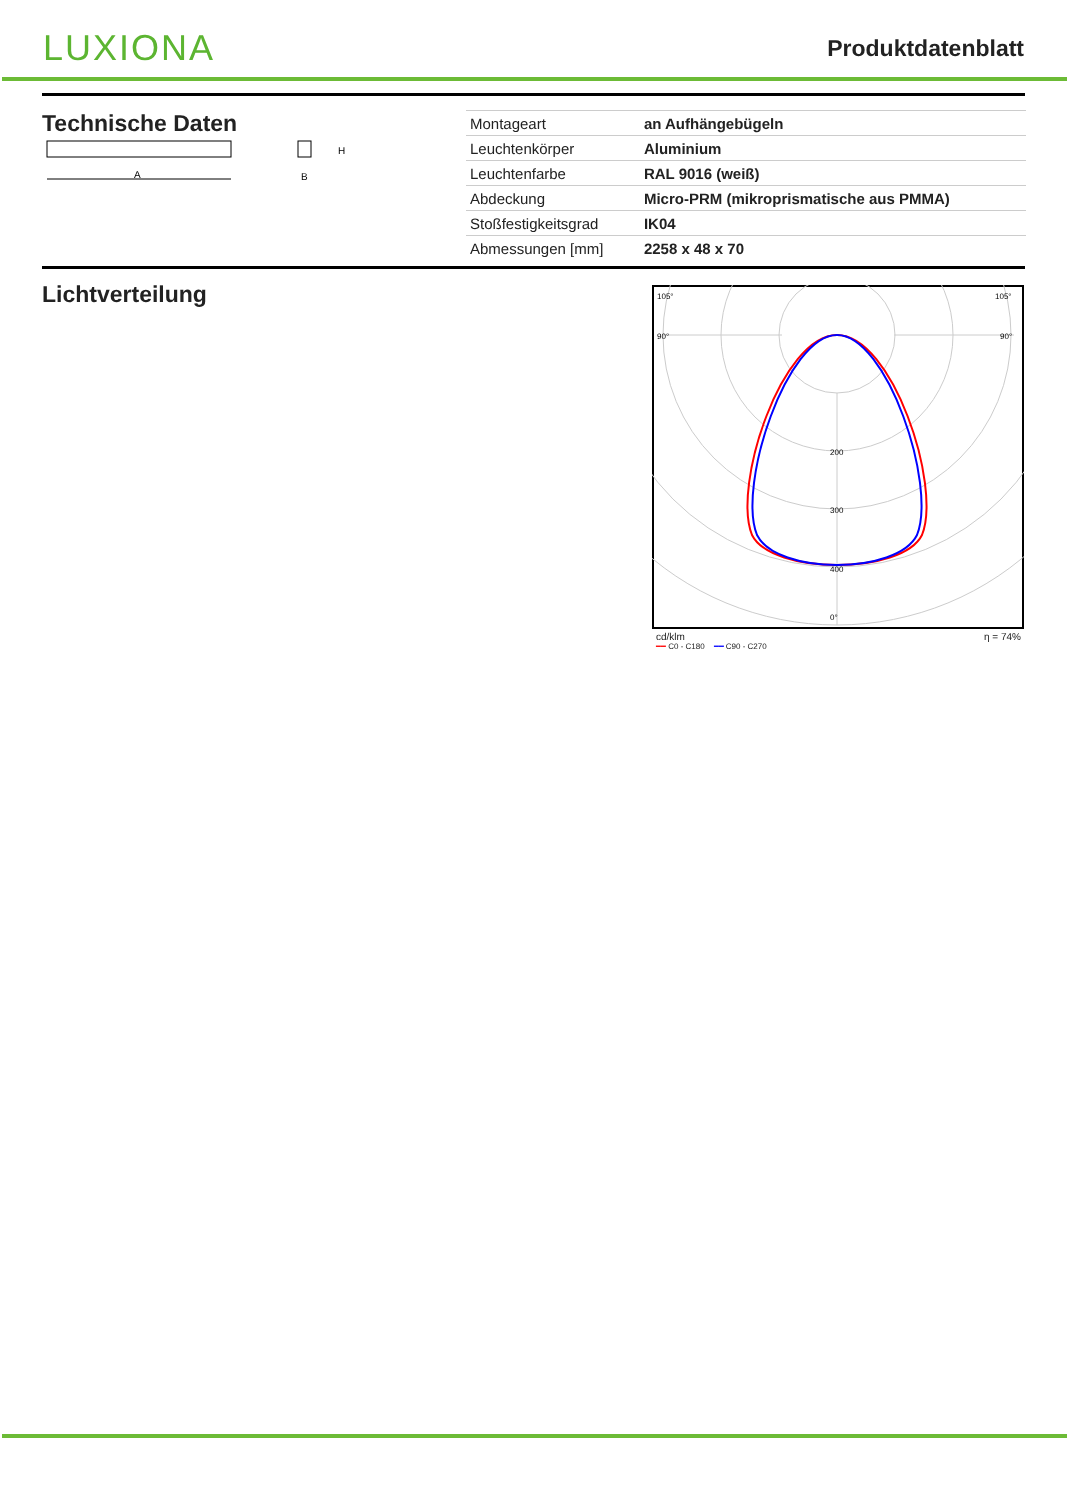LUXIONA
Produktdatenblatt
Technische Daten
A
H
B
| Montageart | an Aufhängebügeln |
| Leuchtenkörper | Aluminium |
| Leuchtenfarbe | RAL 9016 (weiß) |
| Abdeckung | Micro-PRM (mikroprismatische aus PMMA) |
| Stoßfestigkeitsgrad | IK04 |
| Abmessungen [mm] | 2258 x 48 x 70 |
Lichtverteilung
105°
105°
90°
90°
200
300
400
0°
cd/klm η = 74%
━━ C0 - C180 ━━ C90 - C270